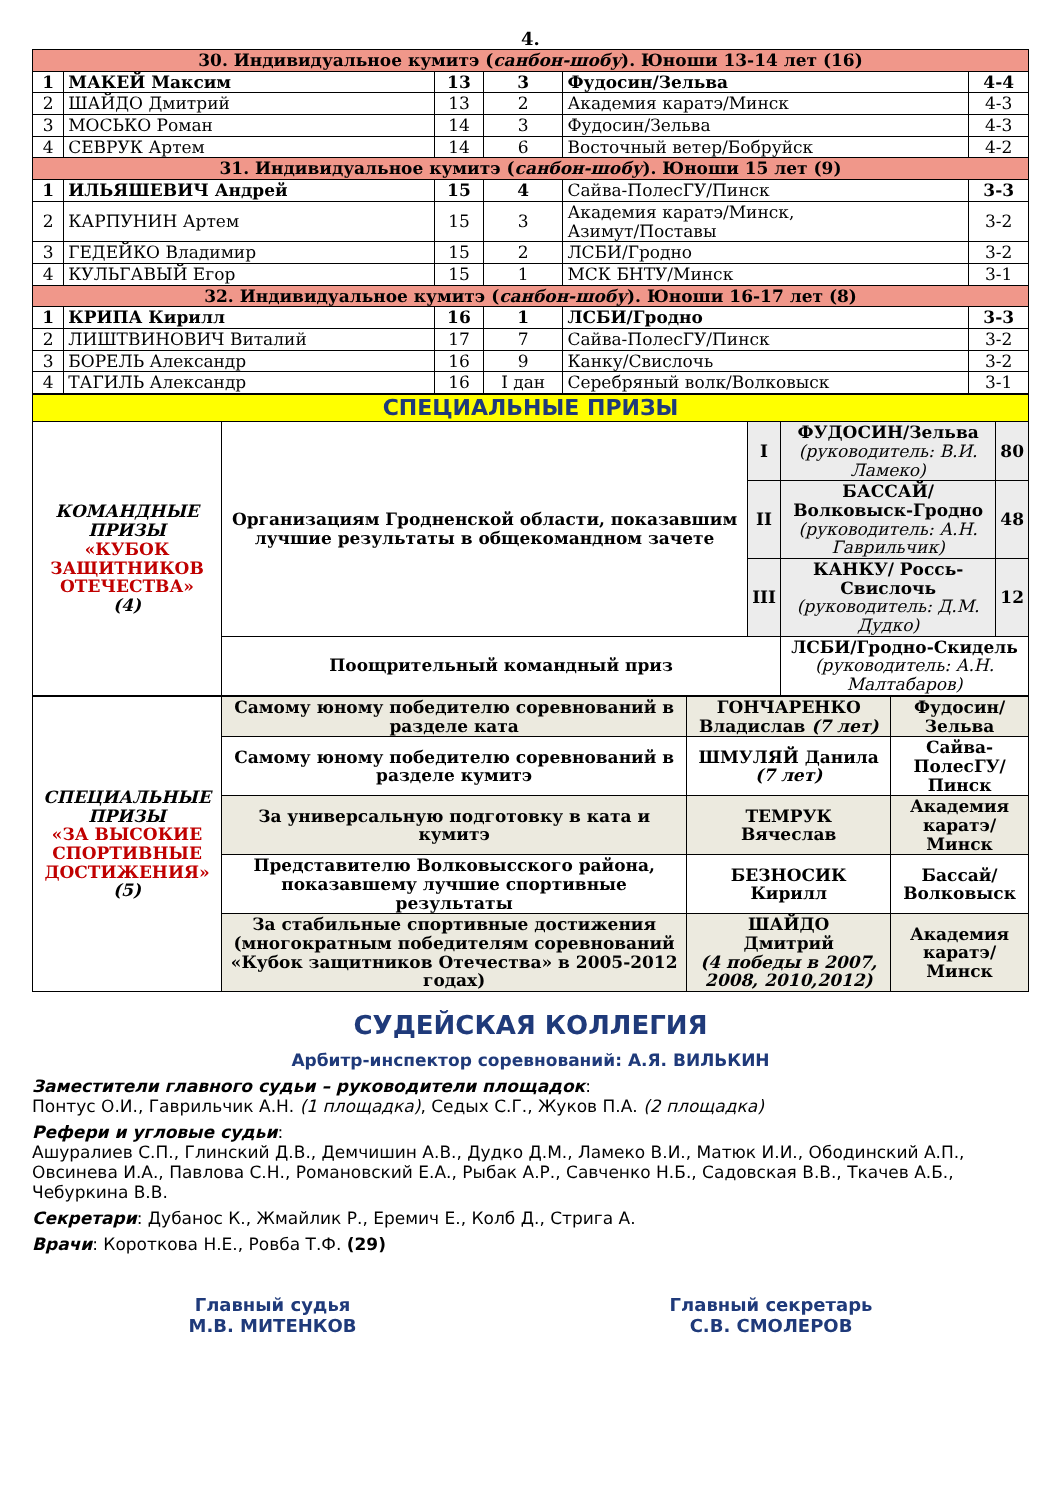4.
| 30. Индивидуальное кумитэ ( санбон-шобу ). Юноши 13-14 лет (16) | | | | | |
| 1 | МАКЕЙ Максим | 13 | 3 | Фудосин/Зельва | 4-4 |
| 2 | ШАЙДО Дмитрий | 13 | 2 | Академия каратэ/Минск | 4-3 |
| 3 | МОСЬКО Роман | 14 | 3 | Фудосин/Зельва | 4-3 |
| 4 | СЕВРУК Артем | 14 | 6 | Восточный ветер/Бобруйск | 4-2 |
| 31. Индивидуальное кумитэ ( санбон-шобу ). Юноши 15 лет (9) | | | | | |
| 1 | ИЛЬЯШЕВИЧ Андрей | 15 | 4 | Сайва-ПолесГУ/Пинск | 3-3 |
| 2 | КАРПУНИН Артем | 15 | 3 | Академия каратэ/Минск, Азимут/Поставы | 3-2 |
| 3 | ГЕДЕЙКО Владимир | 15 | 2 | ЛСБИ/Гродно | 3-2 |
| 4 | КУЛЬГАВЫЙ Егор | 15 | 1 | МСК БНТУ/Минск | 3-1 |
| 32. Индивидуальное кумитэ ( санбон-шобу ). Юноши 16-17 лет (8) | | | | | |
| 1 | КРИПА Кирилл | 16 | 1 | ЛСБИ/Гродно | 3-3 |
| 2 | ЛИШТВИНОВИЧ Виталий | 17 | 7 | Сайва-ПолесГУ/Пинск | 3-2 |
| 3 | БОРЕЛЬ Александр | 16 | 9 | Канку/Свислочь | 3-2 |
| 4 | ТАГИЛЬ Александр | 16 | I дан | Серебряный волк/Волковыск | 3-1 |
| СПЕЦИАЛЬНЫЕ ПРИЗЫ | | | | |
| КОМАНДНЫЕ ПРИЗЫ «КУБОК ЗАЩИТНИКОВ ОТЕЧЕСТВА» (4) | Организациям Гродненской области, показавшим лучшие результаты в общекомандном зачете | I | ФУДОСИН/Зельва (руководитель: В.И. Ламеко) | 80 |
| | | II | БАССАЙ/Волковыск-Гродно (руководитель: А.Н. Гаврильчик) | 48 |
| | | III | КАНКУ/ Россь-Свислочь (руководитель: Д.М. Дудко) | 12 |
| | Поощрительный командный приз | | ЛСБИ/Гродно-Скидель (руководитель: А.Н. Малтабаров) | |
| СПЕЦИАЛЬНЫЕ ПРИЗЫ «ЗА ВЫСОКИЕ СПОРТИВНЫЕ ДОСТИЖЕНИЯ» (5) | Самому юному победителю соревнований в разделе ката | ГОНЧАРЕНКО Владислав (7 лет) | Фудосин/ Зельва |
| | Самому юному победителю соревнований в разделе кумитэ | ШМУЛЯЙ Данила (7 лет) | Сайва-ПолесГУ/ Пинск |
| | За универсальную подготовку в ката и кумитэ | ТЕМРУК Вячеслав | Академия каратэ/ Минск |
| | Представителю Волковысского района, показавшему лучшие спортивные результаты | БЕЗНОСИК Кирилл | Бассай/ Волковыск |
| | За стабильные спортивные достижения (многократным победителям соревнований «Кубок защитников Отечества» в 2005-2012 годах) | ШАЙДО Дмитрий (4 победы в 2007, 2008, 2010,2012) | Академия каратэ/ Минск |
СУДЕЙСКАЯ КОЛЛЕГИЯ
Арбитр-инспектор соревнований: А.Я. ВИЛЬКИН
Заместители главного судьи – руководители площадок:
Понтус О.И., Гаврильчик А.Н. (1 площадка), Седых С.Г., Жуков П.А. (2 площадка)
Рефери и угловые судьи:
Ашуралиев С.П., Глинский Д.В., Демчишин А.В., Дудко Д.М., Ламеко В.И., Матюк И.И., Ободинский А.П., Овсинева И.А., Павлова С.Н., Романовский Е.А., Рыбак А.Р., Савченко Н.Б., Садовская В.В., Ткачев А.Б., Чебуркина В.В.
Секретари: Дубанос К., Жмайлик Р., Еремич Е., Колб Д., Стрига А.
Врачи: Короткова Н.Е., Ровба Т.Ф. (29)
Главный судья
М.В. МИТЕНКОВ
Главный секретарь
С.В. СМОЛЕРОВ